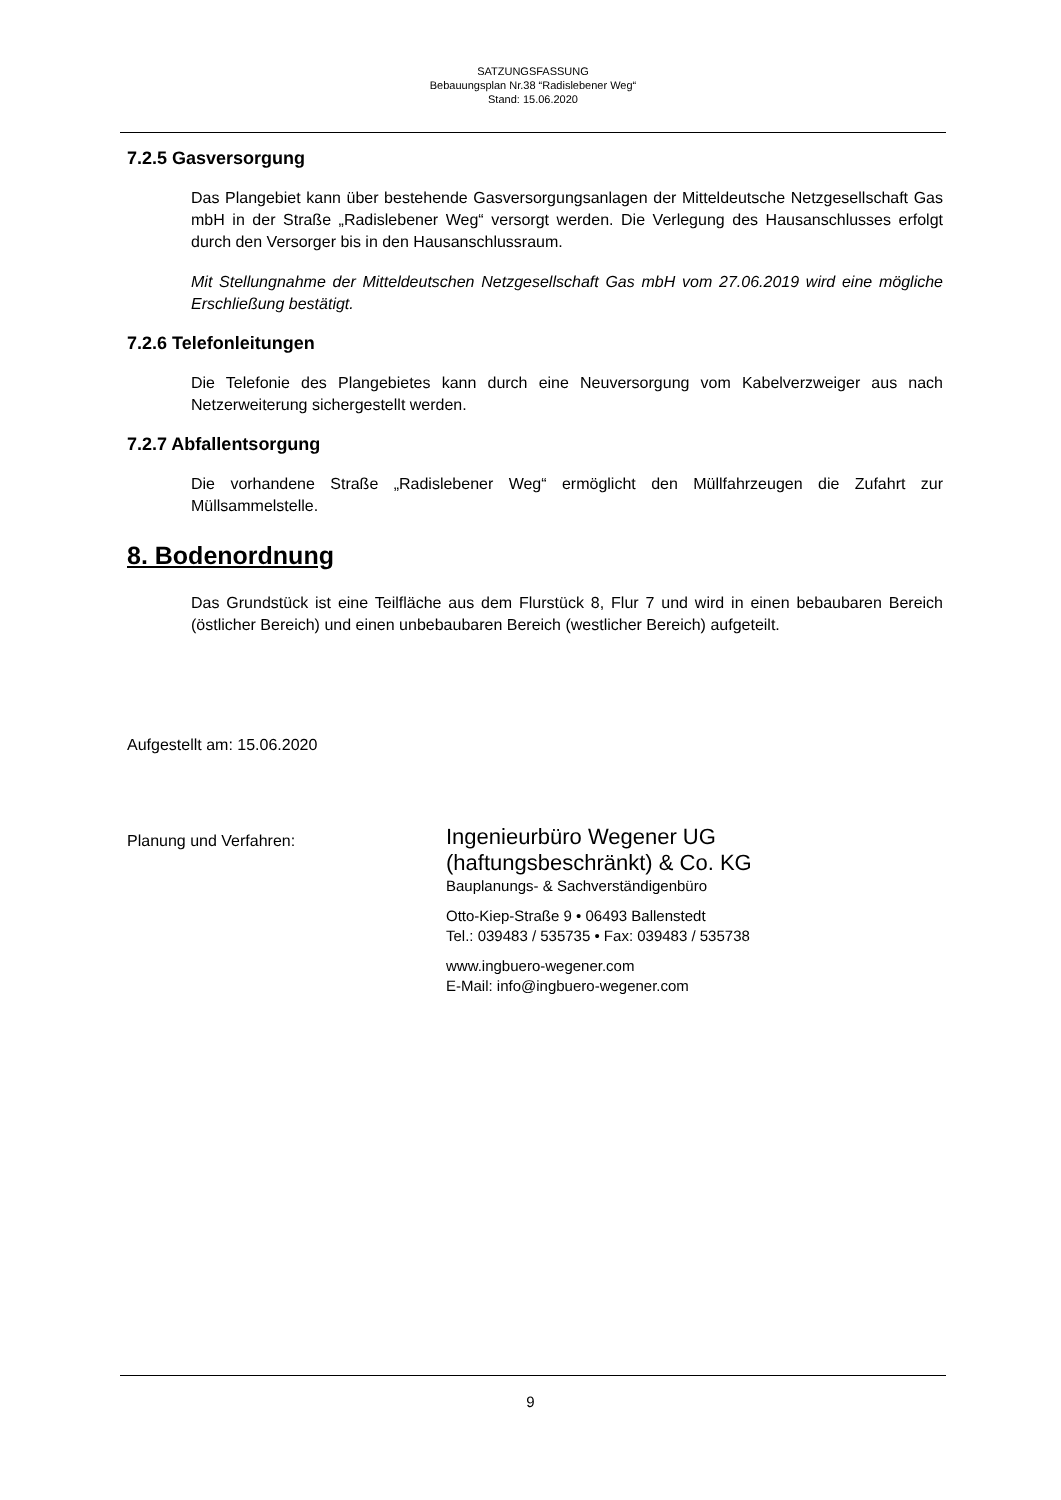SATZUNGSFASSUNG
Bebauungsplan Nr.38 “Radislebener Weg“
Stand: 15.06.2020
7.2.5 Gasversorgung
Das Plangebiet kann über bestehende Gasversorgungsanlagen der Mitteldeutsche Netzgesellschaft Gas mbH in der Straße „Radislebener Weg“ versorgt werden. Die Verlegung des Hausanschlusses erfolgt durch den Versorger bis in den Hausanschlussraum.
Mit Stellungnahme der Mitteldeutschen Netzgesellschaft Gas mbH vom 27.06.2019 wird eine mögliche Erschließung bestätigt.
7.2.6 Telefonleitungen
Die Telefonie des Plangebietes kann durch eine Neuversorgung vom Kabelverzweiger aus nach Netzerweiterung sichergestellt werden.
7.2.7 Abfallentsorgung
Die vorhandene Straße „Radislebener Weg“ ermöglicht den Müllfahrzeugen die Zufahrt zur Müllsammelstelle.
8. Bodenordnung
Das Grundstück ist eine Teilfläche aus dem Flurstück 8, Flur 7 und wird in einen bebaubaren Bereich (östlicher Bereich) und einen unbebaubaren Bereich (westlicher Bereich) aufgeteilt.
Aufgestellt am: 15.06.2020
Planung und Verfahren:
Ingenieurbüro Wegener UG
(haftungsbeschränkt) & Co. KG
Bauplanungs- & Sachverständigenbüro
Otto-Kiep-Straße 9 • 06493 Ballenstedt
Tel.: 039483 / 535735 • Fax: 039483 / 535738
www.ingbuero-wegener.com
E-Mail: info@ingbuero-wegener.com
9